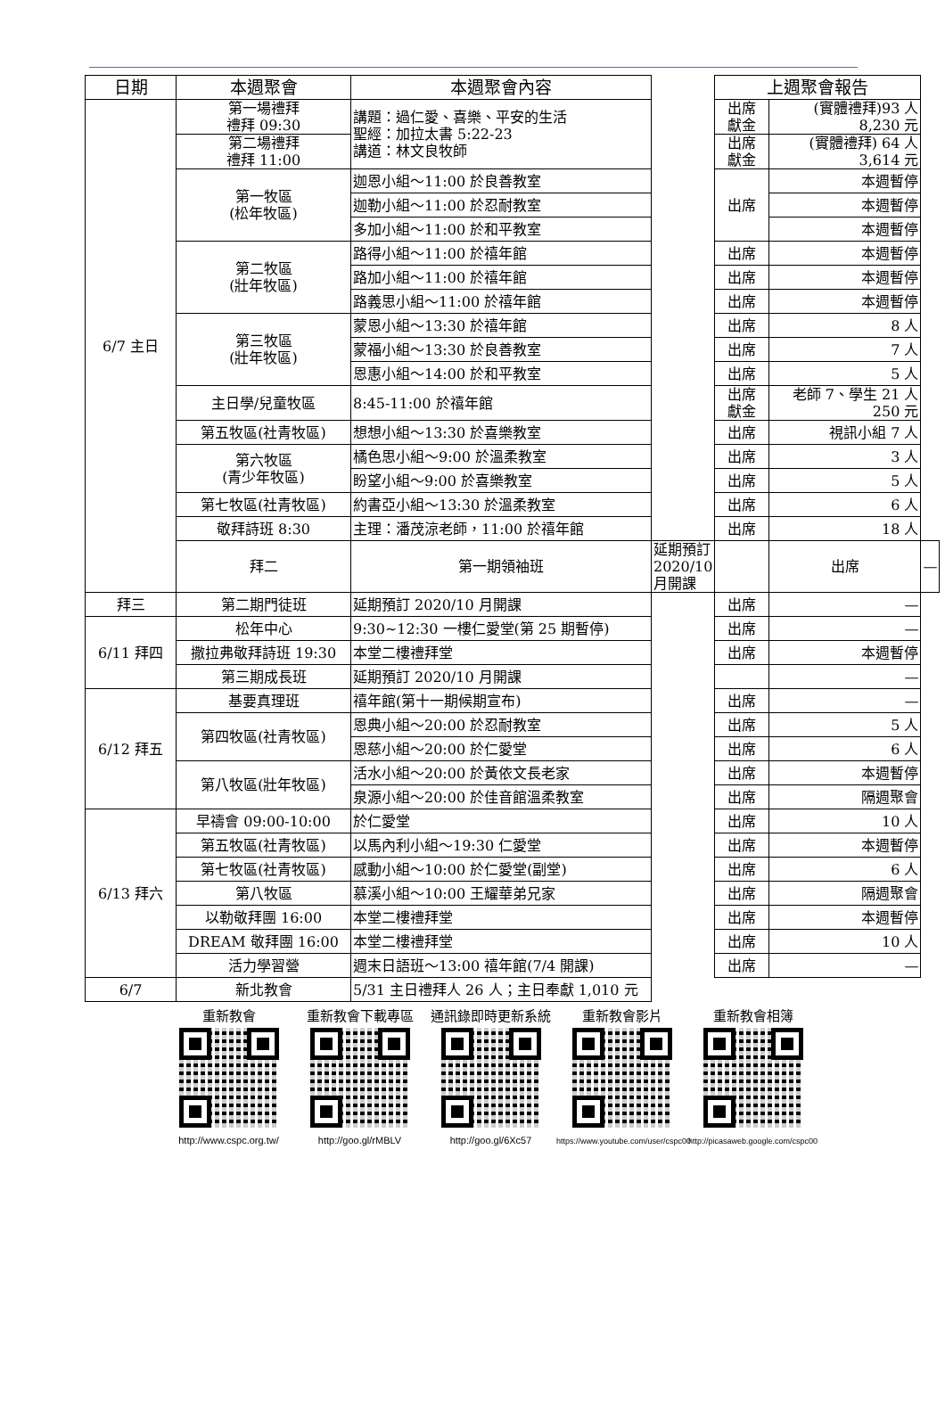| 日期 | 本週聚會 | 本週聚會內容 | | 上週聚會報告 | | |
| --- | --- | --- | --- | --- | --- | --- |
| 6/7 主日 | 第一場禮拜 禮拜 09:30 | 講題：過仁愛、喜樂、平安的生活 聖經：加拉太書 5:22-23 講道：林文良牧師 | | 出席 獻金 | (實體禮拜)93 人 8,230 元 | |
| | 第二場禮拜 禮拜 11:00 | | | 出席 獻金 | (實體禮拜) 64 人 3,614 元 | |
| | 第一牧區 (松年牧區) | 迦恩小組～11:00 於良善教室 | | 出席 | 本週暫停 | |
| | | 迦勒小組～11:00 於忍耐教室 | | | 本週暫停 | |
| | | 多加小組～11:00 於和平教室 | | | 本週暫停 | |
| | 第二牧區 (壯年牧區) | 路得小組～11:00 於禧年館 | | 出席 | 本週暫停 | |
| | | 路加小組～11:00 於禧年館 | | 出席 | 本週暫停 | |
| | | 路義思小組～11:00 於禧年館 | | 出席 | 本週暫停 | |
| | 第三牧區 (壯年牧區) | 蒙恩小組～13:30 於禧年館 | | 出席 | 8 人 | |
| | | 蒙福小組～13:30 於良善教室 | | 出席 | 7 人 | |
| | | 恩惠小組～14:00 於和平教室 | | 出席 | 5 人 | |
| | 主日學/兒童牧區 | 8:45-11:00 於禧年館 | | 出席 獻金 | 老師 7、學生 21 人 250 元 | |
| | 第五牧區(社青牧區) | 想想小組～13:30 於喜樂教室 | | 出席 | 視訊小組 7 人 | |
| | 第六牧區 (青少年牧區) | 橘色思小組～9:00 於溫柔教室 | | 出席 | 3 人 | |
| | | 盼望小組～9:00 於喜樂教室 | | 出席 | 5 人 | |
| | 第七牧區(社青牧區) | 約書亞小組～13:30 於溫柔教室 | | 出席 | 6 人 | |
| | 敬拜詩班 8:30 | 主理：潘茂涼老師，11:00 於禧年館 | | 出席 | 18 人 | |
| | 拜二 | 第一期領袖班 | 延期預訂 2020/10 月開課 | | 出席 | — |
| 拜三 | 第二期門徒班 | 延期預訂 2020/10 月開課 | | 出席 | — | |
| 6/11 拜四 | 松年中心 | 9:30~12:30 一樓仁愛堂(第 25 期暫停) | | 出席 | — | |
| | 撒拉弗敬拜詩班 19:30 | 本堂二樓禮拜堂 | | 出席 | 本週暫停 | |
| | 第三期成長班 | 延期預訂 2020/10 月開課 | | | — | |
| 6/12 拜五 | 基要真理班 | 禧年館(第十一期候期宣布) | | 出席 | — | |
| | 第四牧區(社青牧區) | 恩典小組～20:00 於忍耐教室 | | 出席 | 5 人 | |
| | | 恩慈小組～20:00 於仁愛堂 | | 出席 | 6 人 | |
| | 第八牧區(壯年牧區) | 活水小組～20:00 於黃依文長老家 | | 出席 | 本週暫停 | |
| | | 泉源小組～20:00 於佳音館溫柔教室 | | 出席 | 隔週聚會 | |
| 6/13 拜六 | 早禱會 09:00-10:00 | 於仁愛堂 | | 出席 | 10 人 | |
| | 第五牧區(社青牧區) | 以馬內利小組～19:30 仁愛堂 | | 出席 | 本週暫停 | |
| | 第七牧區(社青牧區) | 感動小組～10:00 於仁愛堂(副堂) | | 出席 | 6 人 | |
| | 第八牧區 | 慕溪小組～10:00 王耀華弟兄家 | | 出席 | 隔週聚會 | |
| | 以勒敬拜團 16:00 | 本堂二樓禮拜堂 | | 出席 | 本週暫停 | |
| | DREAM 敬拜團 16:00 | 本堂二樓禮拜堂 | | 出席 | 10 人 | |
| | 活力學習營 | 週末日語班～13:00 禧年館(7/4 開課) | | 出席 | — | |
| 6/7 | 新北教會 | 5/31 主日禮拜人 26 人；主日奉獻 1,010 元 | | | | |
重新教會
http://www.cspc.org.tw/
重新教會下載專區
http://goo.gl/rMBLV
通訊錄即時更新系統
http://goo.gl/6Xc57
重新教會影片
https://www.youtube.com/user/cspc00
重新教會相簿
http://picasaweb.google.com/cspc00